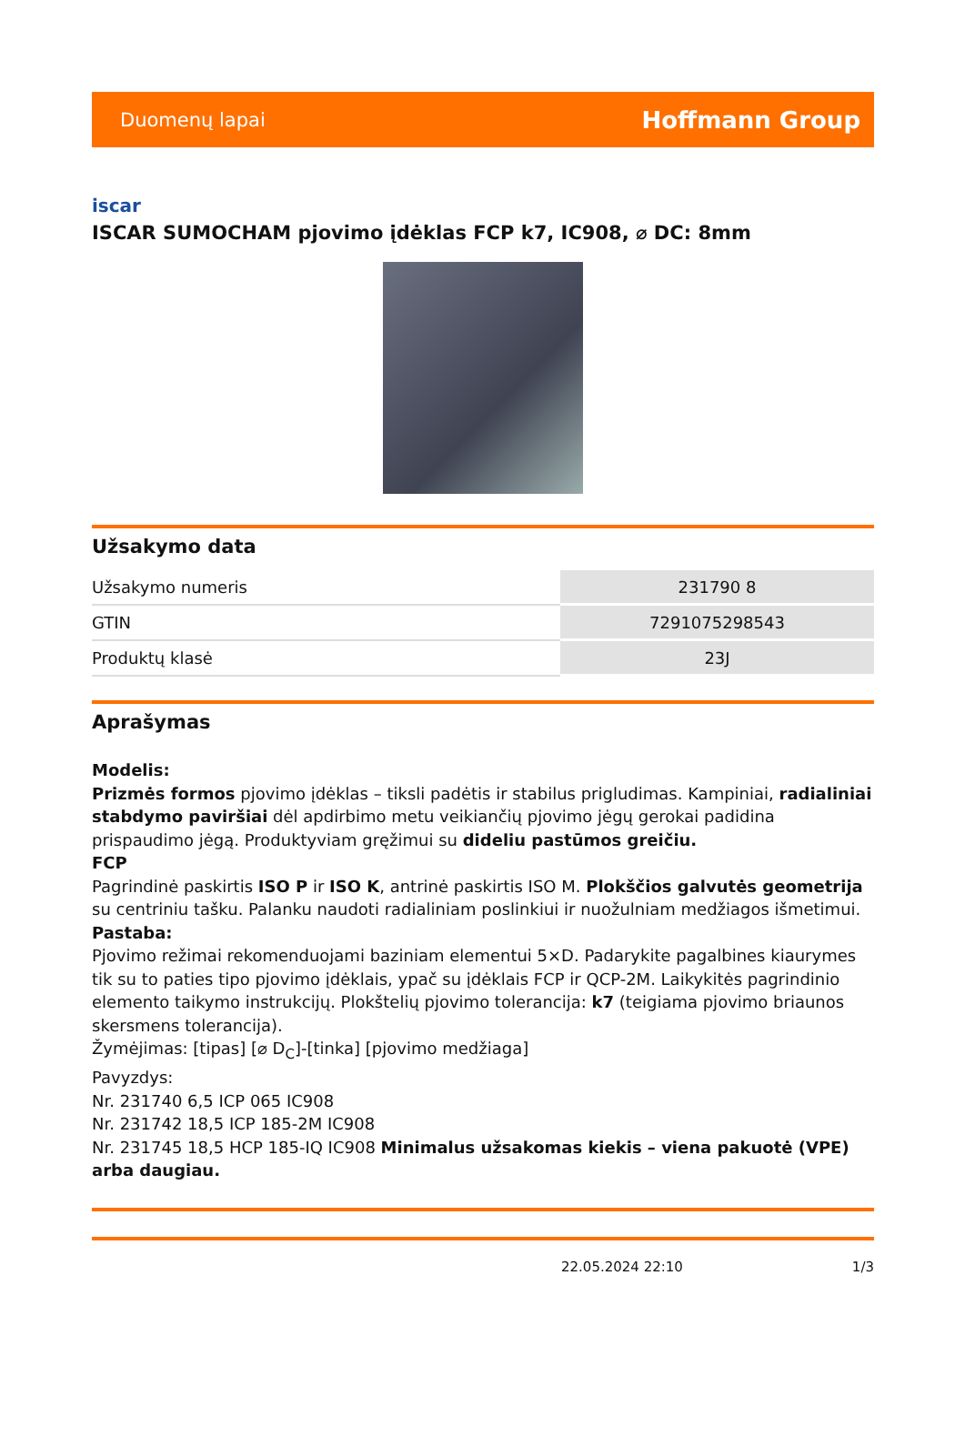Duomenų lapai Hoffmann Group
iscar
ISCAR SUMOCHAM pjovimo įdėklas FCP k7, IC908, ⌀ DC: 8mm
Užsakymo data
| Užsakymo numeris | 231790 8 |
| GTIN | 7291075298543 |
| Produktų klasė | 23J |
Aprašymas
Modelis:
Prizmės formos pjovimo įdėklas – tiksli padėtis ir stabilus prigludimas. Kampiniai, radialiniai stabdymo paviršiai dėl apdirbimo metu veikiančių pjovimo jėgų gerokai padidina prispaudimo jėgą. Produktyviam gręžimui su dideliu pastūmos greičiu.
FCP
Pagrindinė paskirtis ISO P ir ISO K, antrinė paskirtis ISO M. Plokščios galvutės geometrija su centriniu tašku. Palanku naudoti radialiniam poslinkiui ir nuožulniam medžiagos išmetimui.
Pastaba:
Pjovimo režimai rekomenduojami baziniam elementui 5×D. Padarykite pagalbines kiaurymes tik su to paties tipo pjovimo įdėklais, ypač su įdėklais FCP ir QCP-2M. Laikykitės pagrindinio elemento taikymo instrukcijų. Plokštelių pjovimo tolerancija: k7 (teigiama pjovimo briaunos skersmens tolerancija).
Žymėjimas: [tipas] [⌀ D<sub>C</sub>]-[tinka] [pjovimo medžiaga]
Pavyzdys:
Nr. 231740 6,5 ICP 065 IC908
Nr. 231742 18,5 ICP 185-2M IC908
Nr. 231745 18,5 HCP 185-IQ IC908 Minimalus užsakomas kiekis – viena pakuotė (VPE) arba daugiau.
22.05.2024 22:10 1/3